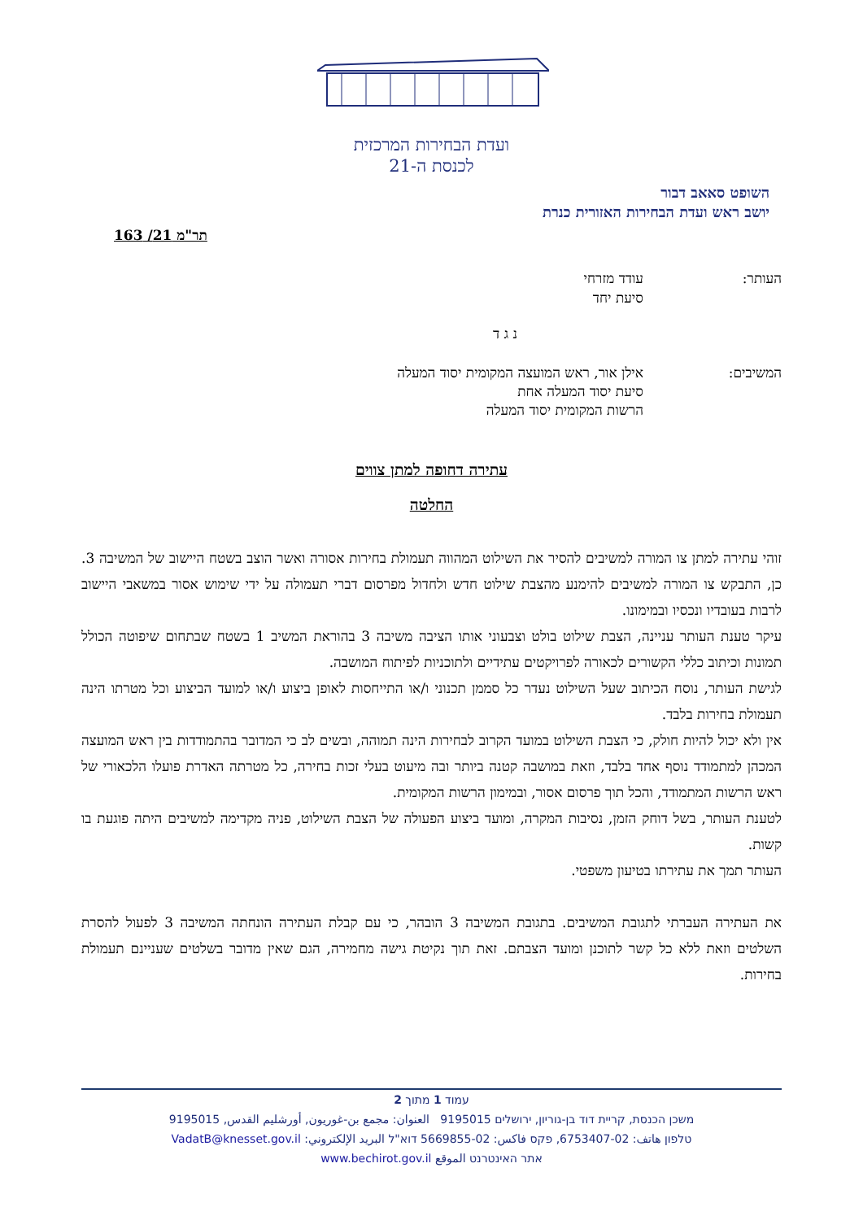ועדת הבחירות המרכזית
לכנסת ה-21
השופט סאאב דבור
יושב ראש ועדת הבחירות האזורית כנרת
תר"מ 21/ 163
העותר: עודד מזרחי
סיעת יחד
נ ג ד
המשיבים: אילן אור, ראש המועצה המקומית יסוד המעלה
סיעת יסוד המעלה אחת
הרשות המקומית יסוד המעלה
עתירה דחופה למתן צווים
החלטה
זוהי עתירה למתן צו המורה למשיבים להסיר את השילוט המהווה תעמולת בחירות אסורה ואשר הוצב בשטח היישוב של המשיבה 3. כן, התבקש צו המורה למשיבים להימנע מהצבת שילוט חדש ולחדול מפרסום דברי תעמולה על ידי שימוש אסור במשאבי היישוב לרבות בעובדיו ונכסיו ובמימונו.
עיקר טענת העותר עניינה, הצבת שילוט בולט וצבעוני אותו הציבה משיבה 3 בהוראת המשיב 1 בשטח שבתחום שיפוטה הכולל תמונות וכיתוב כללי הקשורים לכאורה לפרויקטים עתידיים ולתוכניות לפיתוח המושבה.
לגישת העותר, נוסח הכיתוב שעל השילוט נעדר כל סממן תכנוני ו/או התייחסות לאופן ביצוע ו/או למועד הביצוע וכל מטרתו הינה תעמולת בחירות בלבד.
אין ולא יכול להיות חולק, כי הצבת השילוט במועד הקרוב לבחירות הינה תמוהה, ובשים לב כי המדובר בהתמודדות בין ראש המועצה המכהן למתמודד נוסף אחד בלבד, וזאת במושבה קטנה ביותר ובה מיעוט בעלי זכות בחירה, כל מטרתה האדרת פועלו הלכאורי של ראש הרשות המתמודד, והכל תוך פרסום אסור, ובמימון הרשות המקומית.
לטענת העותר, בשל דוחק הזמן, נסיבות המקרה, ומועד ביצוע הפעולה של הצבת השילוט, פניה מקדימה למשיבים היתה פוגעת בו קשות.
העותר תמך את עתירתו בטיעון משפטי.
את העתירה העברתי לתגובת המשיבים. בתגובת המשיבה 3 הובהר, כי עם קבלת העתירה הונחתה המשיבה 3 לפעול להסרת השלטים וזאת ללא כל קשר לתוכנן ומועד הצבתם. זאת תוך נקיטת גישה מחמירה, הגם שאין מדובר בשלטים שעניינם תעמולת בחירות.
עמוד 1 מתוך 2
משכן הכנסת, קריית דוד בן-גוריון, ירושלים 9195015 العنوان: مجمع بن-غوريون, أورشليم القدس, 9195015
טלפון هاتف: 02-6753407, פקס فاكس: 02-5669855 דוא"ל البريد الإلكتروني: VadatB@knesset.gov.il
אתר האינטרנט الموقع www.bechirot.gov.il